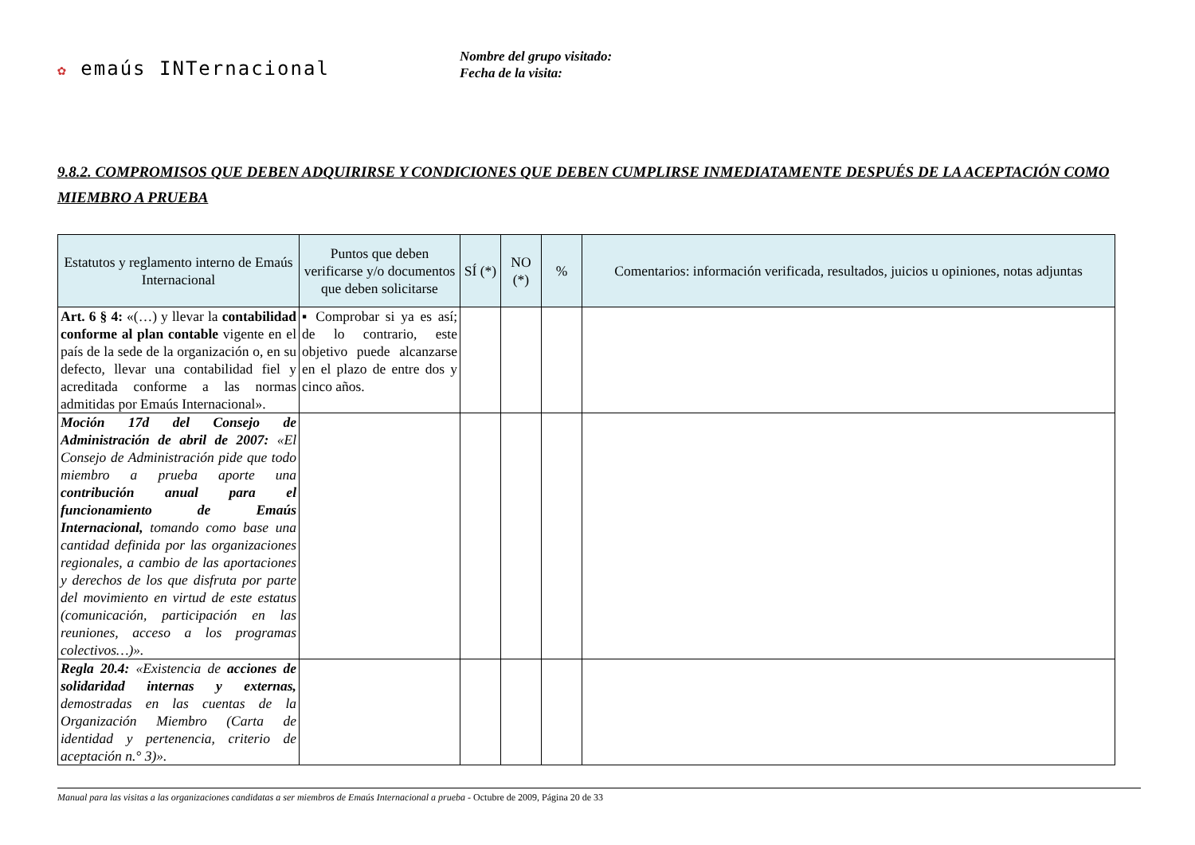✿ emaús INTernacional
Nombre del grupo visitado:
Fecha de la visita:
9.8.2. COMPROMISOS QUE DEBEN ADQUIRIRSE Y CONDICIONES QUE DEBEN CUMPLIRSE INMEDIATAMENTE DESPUÉS DE LA ACEPTACIÓN COMO MIEMBRO A PRUEBA
| Estatutos y reglamento interno de Emaús Internacional | Puntos que deben verificarse y/o documentos que deben solicitarse | SÍ (*) | NO (*) | % | Comentarios: información verificada, resultados, juicios u opiniones, notas adjuntas |
| --- | --- | --- | --- | --- | --- |
| Art. 6 § 4: «(…) y llevar la contabilidad conforme al plan contable vigente en el país de la sede de la organización o, en su defecto, llevar una contabilidad fiel y acreditada conforme a las normas admitidas por Emaús Internacional». | ▪ Comprobar si ya es así; de lo contrario, este objetivo puede alcanzarse en el plazo de entre dos y cinco años. | | | | |
| Moción 17d del Consejo de Administración de abril de 2007: «El Consejo de Administración pide que todo miembro a prueba aporte una contribución anual para el funcionamiento de Emaús Internacional, tomando como base una cantidad definida por las organizaciones regionales, a cambio de las aportaciones y derechos de los que disfruta por parte del movimiento en virtud de este estatus (comunicación, participación en las reuniones, acceso a los programas colectivos…)». | | | | | |
| Regla 20.4: «Existencia de acciones de solidaridad internas y externas, demostradas en las cuentas de la Organización Miembro (Carta de identidad y pertenencia, criterio de aceptación n.° 3)». | | | | | |
Manual para las visitas a las organizaciones candidatas a ser miembros de Emaús Internacional a prueba - Octubre de 2009, Página 20 de 33